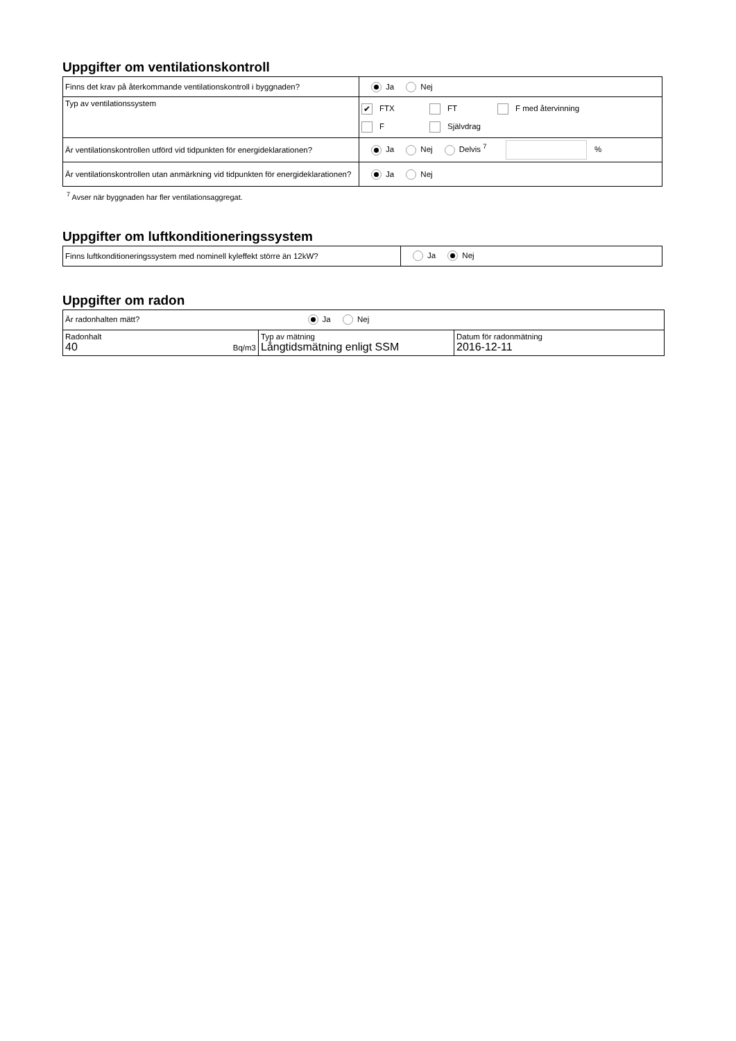Uppgifter om ventilationskontroll
| Finns det krav på återkommande ventilationskontroll i byggnaden? | Ja Nej |
| Typ av ventilationssystem | ✔ FTX FT F med återvinning F Självdrag |
| Är ventilationskontrollen utförd vid tidpunkten för energideklarationen? | Ja Nej Delvis <sup>7</sup> % |
| Är ventilationskontrollen utan anmärkning vid tidpunkten för energideklarationen? | Ja Nej |
<sup>7</sup> Avser när byggnaden har fler ventilationsaggregat.
Uppgifter om luftkonditioneringssystem
| Finns luftkonditioneringssystem med nominell kyleffekt större än 12kW? | Ja Nej |
Uppgifter om radon
| Är radonhalten mätt? Ja Nej | | |
| Radonhalt 40 Bq/m3 | Typ av mätning Långtidsmätning enligt SSM | Datum för radonmätning 2016-12-11 |